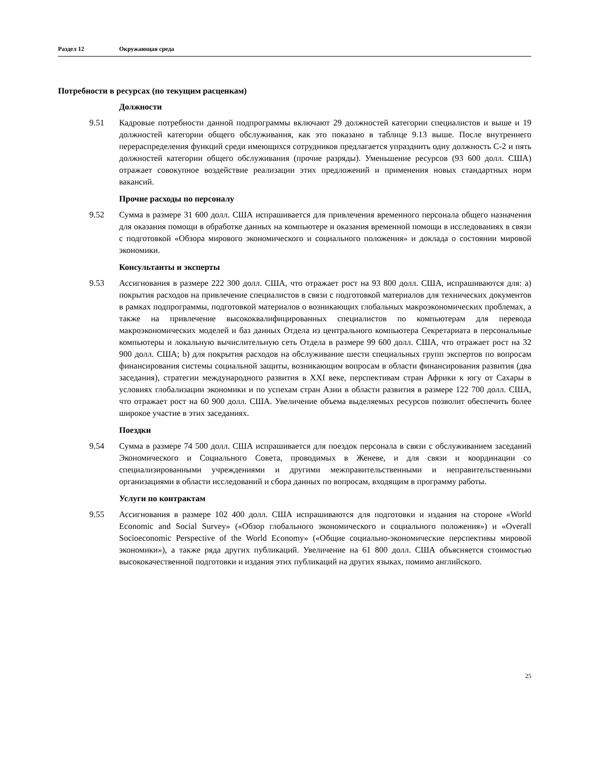Раздел 12 Окружающая среда
Потребности в ресурсах (по текущим расценкам)
Должности
9.51 Кадровые потребности данной подпрограммы включают 29 должностей категории специалистов и выше и 19 должностей категории общего обслуживания, как это показано в таблице 9.13 выше. После внутреннего перераспределения функций среди имеющихся сотрудников предлагается упразднить одну должность С-2 и пять должностей категории общего обслуживания (прочие разряды). Уменьшение ресурсов (93 600 долл. США) отражает совокупное воздействие реализации этих предложений и применения новых стандартных норм вакансий.
Прочие расходы по персоналу
9.52 Сумма в размере 31 600 долл. США испрашивается для привлечения временного персонала общего назначения для оказания помощи в обработке данных на компьютере и оказания временной помощи в исследованиях в связи с подготовкой «Обзора мирового экономического и социального положения» и доклада о состоянии мировой экономики.
Консультанты и эксперты
9.53 Ассигнования в размере 222 300 долл. США, что отражает рост на 93 800 долл. США, испрашиваются для: a) покрытия расходов на привлечение специалистов в связи с подготовкой материалов для технических документов в рамках подпрограммы, подготовкой материалов о возникающих глобальных макроэкономических проблемах, а также на привлечение высококвалифицированных специалистов по компьютерам для перевода макроэкономических моделей и баз данных Отдела из центрального компьютера Секретариата в персональные компьютеры и локальную вычислительную сеть Отдела в размере 99 600 долл. США, что отражает рост на 32 900 долл. США; b) для покрытия расходов на обслуживание шести специальных групп экспертов по вопросам финансирования системы социальной защиты, возникающим вопросам в области финансирования развития (два заседания), стратегии международного развития в XXI веке, перспективам стран Африки к югу от Сахары в условиях глобализации экономики и по успехам стран Азии в области развития в размере 122 700 долл. США, что отражает рост на 60 900 долл. США. Увеличение объема выделяемых ресурсов позволит обеспечить более широкое участие в этих заседаниях.
Поездки
9.54 Сумма в размере 74 500 долл. США испрашивается для поездок персонала в связи с обслуживанием заседаний Экономического и Социального Совета, проводимых в Женеве, и для связи и координации со специализированными учреждениями и другими межправительственными и неправительственными организациями в области исследований и сбора данных по вопросам, входящим в программу работы.
Услуги по контрактам
9.55 Ассигнования в размере 102 400 долл. США испрашиваются для подготовки и издания на стороне «World Economic and Social Survey» («Обзор глобального экономического и социального положения») и «Overall Socioeconomic Perspective of the World Economy» («Общие социально-экономические перспективы мировой экономики»), а также ряда других публикаций. Увеличение на 61 800 долл. США объясняется стоимостью высококачественной подготовки и издания этих публикаций на других языках, помимо английского.
25